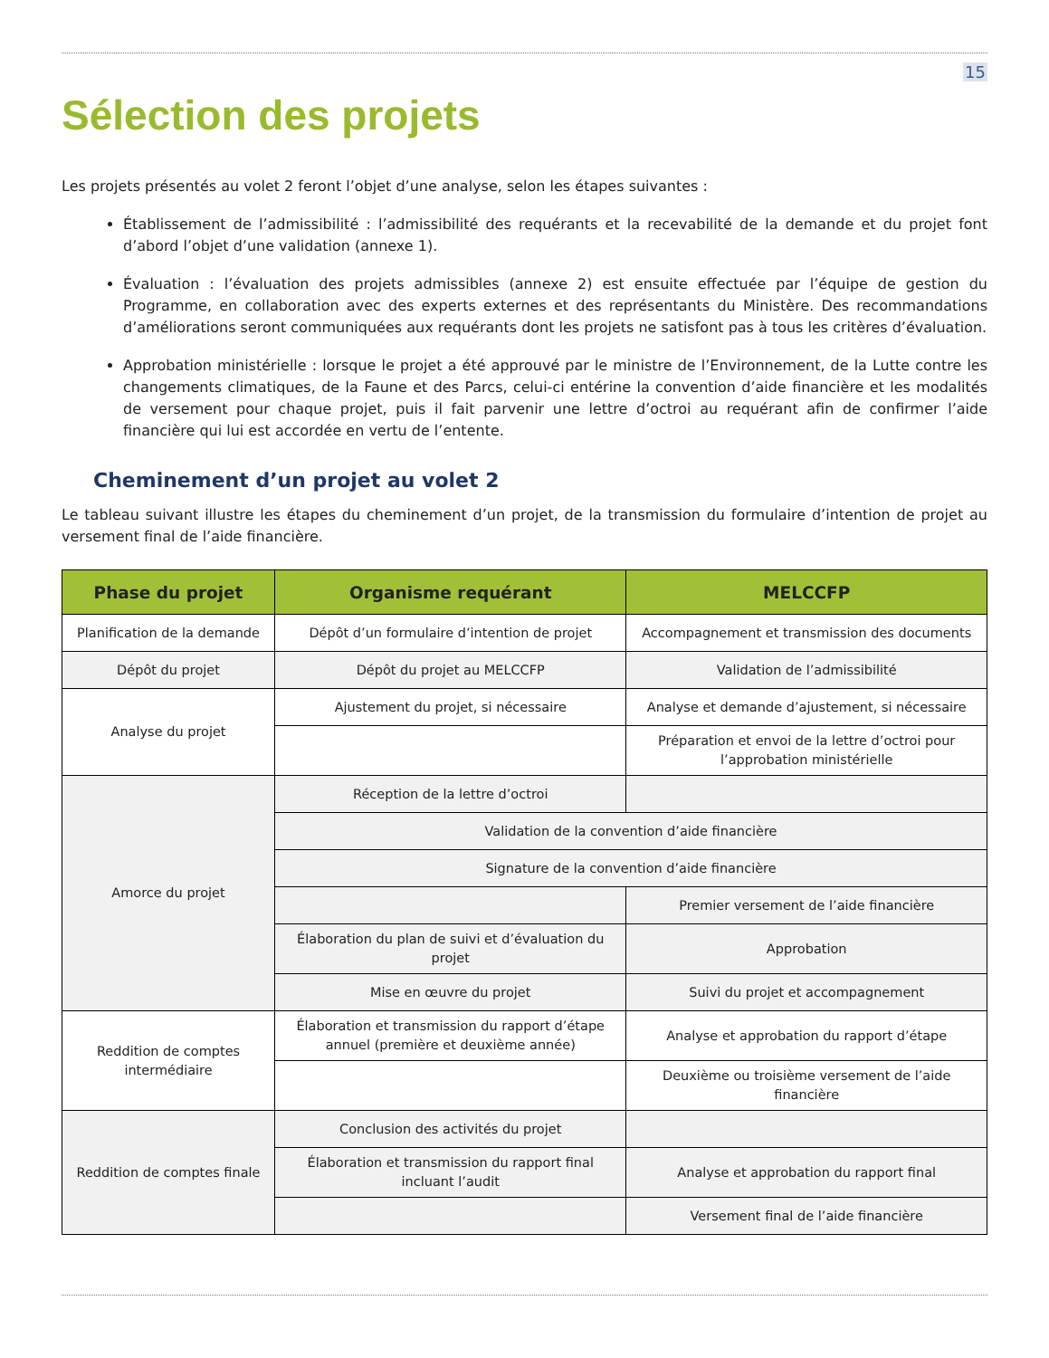15
Sélection des projets
Les projets présentés au volet 2 feront l’objet d’une analyse, selon les étapes suivantes :
Établissement de l’admissibilité : l’admissibilité des requérants et la recevabilité de la demande et du projet font d’abord l’objet d’une validation (annexe 1).
Évaluation : l’évaluation des projets admissibles (annexe 2) est ensuite effectuée par l’équipe de gestion du Programme, en collaboration avec des experts externes et des représentants du Ministère. Des recommandations d’améliorations seront communiquées aux requérants dont les projets ne satisfont pas à tous les critères d’évaluation.
Approbation ministérielle : lorsque le projet a été approuvé par le ministre de l’Environnement, de la Lutte contre les changements climatiques, de la Faune et des Parcs, celui-ci entérine la convention d’aide financière et les modalités de versement pour chaque projet, puis il fait parvenir une lettre d’octroi au requérant afin de confirmer l’aide financière qui lui est accordée en vertu de l’entente.
Cheminement d’un projet au volet 2
Le tableau suivant illustre les étapes du cheminement d’un projet, de la transmission du formulaire d’intention de projet au versement final de l’aide financière.
| Phase du projet | Organisme requérant | MELCCFP |
| --- | --- | --- |
| Planification de la demande | Dépôt d’un formulaire d’intention de projet | Accompagnement et transmission des documents |
| Dépôt du projet | Dépôt du projet au MELCCFP | Validation de l’admissibilité |
| Analyse du projet | Ajustement du projet, si nécessaire | Analyse et demande d’ajustement, si nécessaire |
| | | Préparation et envoi de la lettre d’octroi pour l’approbation ministérielle |
| Amorce du projet | Réception de la lettre d’octroi | |
| | Validation de la convention d’aide financière | |
| | Signature de la convention d’aide financière | |
| | | Premier versement de l’aide financière |
| | Élaboration du plan de suivi et d’évaluation du projet | Approbation |
| | Mise en œuvre du projet | Suivi du projet et accompagnement |
| Reddition de comptes intermédiaire | Élaboration et transmission du rapport d’étape annuel (première et deuxième année) | Analyse et approbation du rapport d’étape |
| | | Deuxième ou troisième versement de l’aide financière |
| Reddition de comptes finale | Conclusion des activités du projet | |
| | Élaboration et transmission du rapport final incluant l’audit | Analyse et approbation du rapport final |
| | | Versement final de l’aide financière |